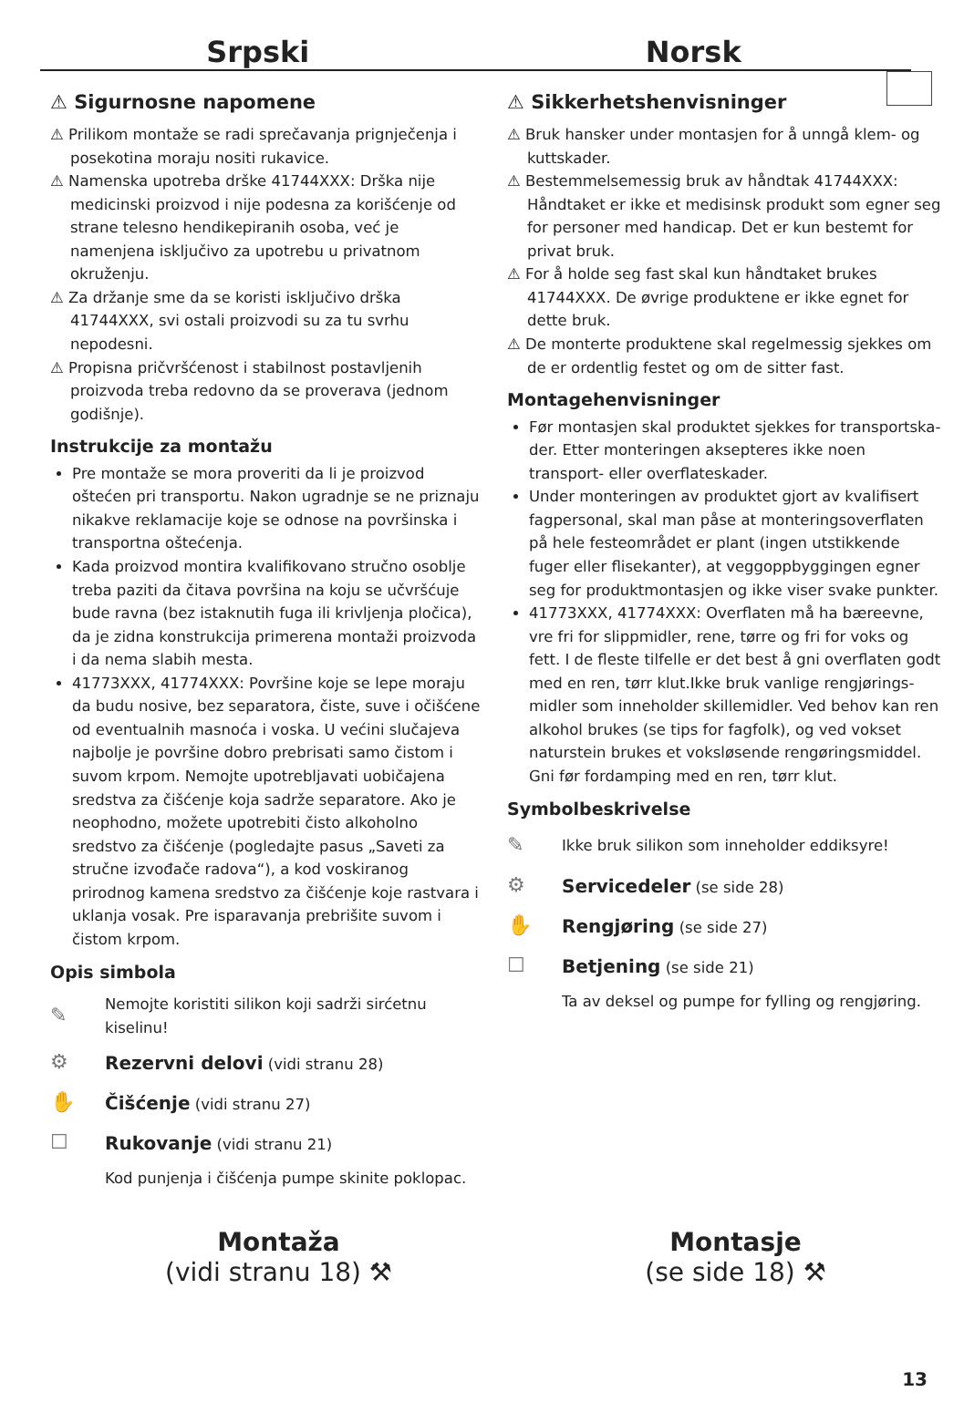Srpski Norsk
⚠ Sigurnosne napomene
⚠ Prilikom montaže se radi sprečavanja prignječenja i posekotina moraju nositi rukavice.
⚠ Namenska upotreba drške 41744XXX: Drška nije medicinski proizvod i nije podesna za korišćenje od strane telesno hendikepiranih osoba, već je namenjena isključivo za upotrebu u privatnom okruženju.
⚠ Za držanje sme da se koristi isključivo drška 41744XXX, svi ostali proizvodi su za tu svrhu nepodesni.
⚠ Propisna pričvršćenost i stabilnost postavljenih proizvoda treba redovno da se proverava (jednom godišnje).
Instrukcije za montažu
Pre montaže se mora proveriti da li je proizvod oštećen pri transportu. Nakon ugradnje se ne priznaju nikakve reklamacije koje se odnose na površinska i transportna oštećenja.
Kada proizvod montira kvalifikovano stručno osoblje treba paziti da čitava površina na koju se učvršćuje bude ravna (bez istaknutih fuga ili krivljenja pločica), da je zidna konstrukcija primerena montaži proizvoda i da nema slabih mesta.
41773XXX, 41774XXX: Površine koje se lepe moraju da budu nosive, bez separatora, čiste, suve i očišćene od eventualnih masnoća i voska. U većini slučajeva najbolje je površine dobro prebrisati samo čistom i suvom krpom. Nemojte upotrebljavati uobičajena sredstva za čišćenje koja sadrže separatore. Ako je neophodno, možete upotrebiti čisto alkoholno sredstvo za čišćenje (pogledajte pasus „Saveti za stručne izvođače radova“), a kod voskiranog prirodnog kamena sredstvo za čišćenje koje rastvara i uklanja vosak. Pre isparavanja prebrišite suvom i čistom krpom.
Opis simbola
✎ Nemojte koristiti silikon koji sadrži sirćetnu kiselinu!
⚙ Rezervni delovi (vidi stranu 28)
✋ Čišćenje (vidi stranu 27)
☐ Rukovanje (vidi stranu 21)
Kod punjenja i čišćenja pumpe skinite poklopac.
⚠ Sikkerhetshenvisninger
⚠ Bruk hansker under montasjen for å unngå klem- og kuttskader.
⚠ Bestemmelsemessig bruk av håndtak 41744XXX: Håndtaket er ikke et medisinsk produkt som egner seg for personer med handicap. Det er kun bestemt for privat bruk.
⚠ For å holde seg fast skal kun håndtaket brukes 41744XXX. De øvrige produktene er ikke egnet for dette bruk.
⚠ De monterte produktene skal regelmessig sjekkes om de er ordentlig festet og om de sitter fast.
Montagehenvisninger
Før montasjen skal produktet sjekkes for transportska­der. Etter monteringen aksepteres ikke noen transport- eller overflateskader.
Under monteringen av produktet gjort av kvalifisert fagpersonal, skal man påse at monteringsoverflaten på hele festeområdet er plant (ingen utstikkende fuger eller flisekanter), at veggoppbyggingen egner seg for produktmontasjen og ikke viser svake punkter.
41773XXX, 41774XXX: Overflaten må ha bæreevne, vre fri for slippmidler, rene, tørre og fri for voks og fett. I de fleste tilfelle er det best å gni overflaten godt med en ren, tørr klut.Ikke bruk vanlige rengjørings­midler som inneholder skillemidler. Ved behov kan ren alkohol brukes (se tips for fagfolk), og ved vokset naturstein brukes et voksløsende rengøringsmiddel. Gni før fordamping med en ren, tørr klut.
Symbolbeskrivelse
✎ Ikke bruk silikon som inneholder eddiksyre!
⚙ Servicedeler (se side 28)
✋ Rengjøring (se side 27)
☐ Betjening (se side 21)
Ta av deksel og pumpe for fylling og rengjø­ring.
Montaža
(vidi stranu 18) ⚒
Montasje
(se side 18) ⚒
13